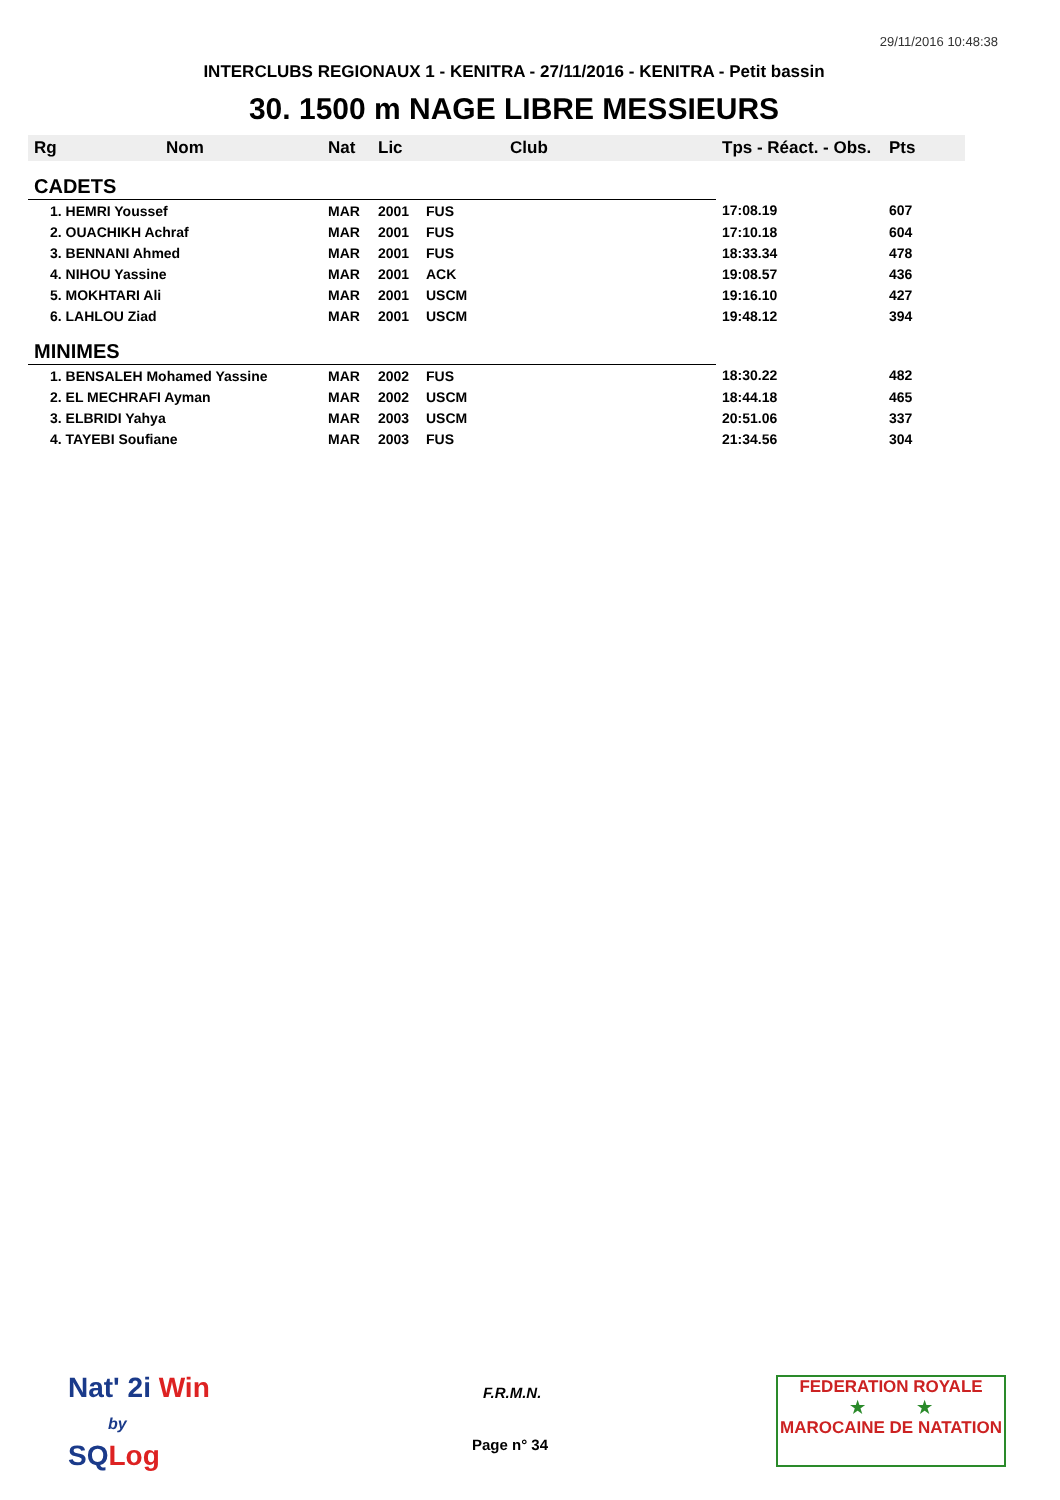29/11/2016 10:48:38
INTERCLUBS REGIONAUX 1 - KENITRA - 27/11/2016 - KENITRA - Petit bassin
30. 1500 m NAGE LIBRE MESSIEURS
| Rg | Nom | Nat | Lic | Club | Tps - Réact. - Obs. | Pts |
| --- | --- | --- | --- | --- | --- | --- |
| CADETS | | | | | | |
| 1. HEMRI Youssef | | MAR | 2001 | FUS | 17:08.19 | 607 |
| 2. OUACHIKH Achraf | | MAR | 2001 | FUS | 17:10.18 | 604 |
| 3. BENNANI Ahmed | | MAR | 2001 | FUS | 18:33.34 | 478 |
| 4. NIHOU Yassine | | MAR | 2001 | ACK | 19:08.57 | 436 |
| 5. MOKHTARI Ali | | MAR | 2001 | USCM | 19:16.10 | 427 |
| 6. LAHLOU Ziad | | MAR | 2001 | USCM | 19:48.12 | 394 |
| MINIMES | | | | | | |
| 1. BENSALEH Mohamed Yassine | | MAR | 2002 | FUS | 18:30.22 | 482 |
| 2. EL MECHRAFI Ayman | | MAR | 2002 | USCM | 18:44.18 | 465 |
| 3. ELBRIDI Yahya | | MAR | 2003 | USCM | 20:51.06 | 337 |
| 4. TAYEBI Soufiane | | MAR | 2003 | FUS | 21:34.56 | 304 |
Nat' 2i Win
by
SQ Log
F.R.M.N.
Page n° 34
FEDERATION ROYALE
★ ★
MAROCAINE DE NATATION